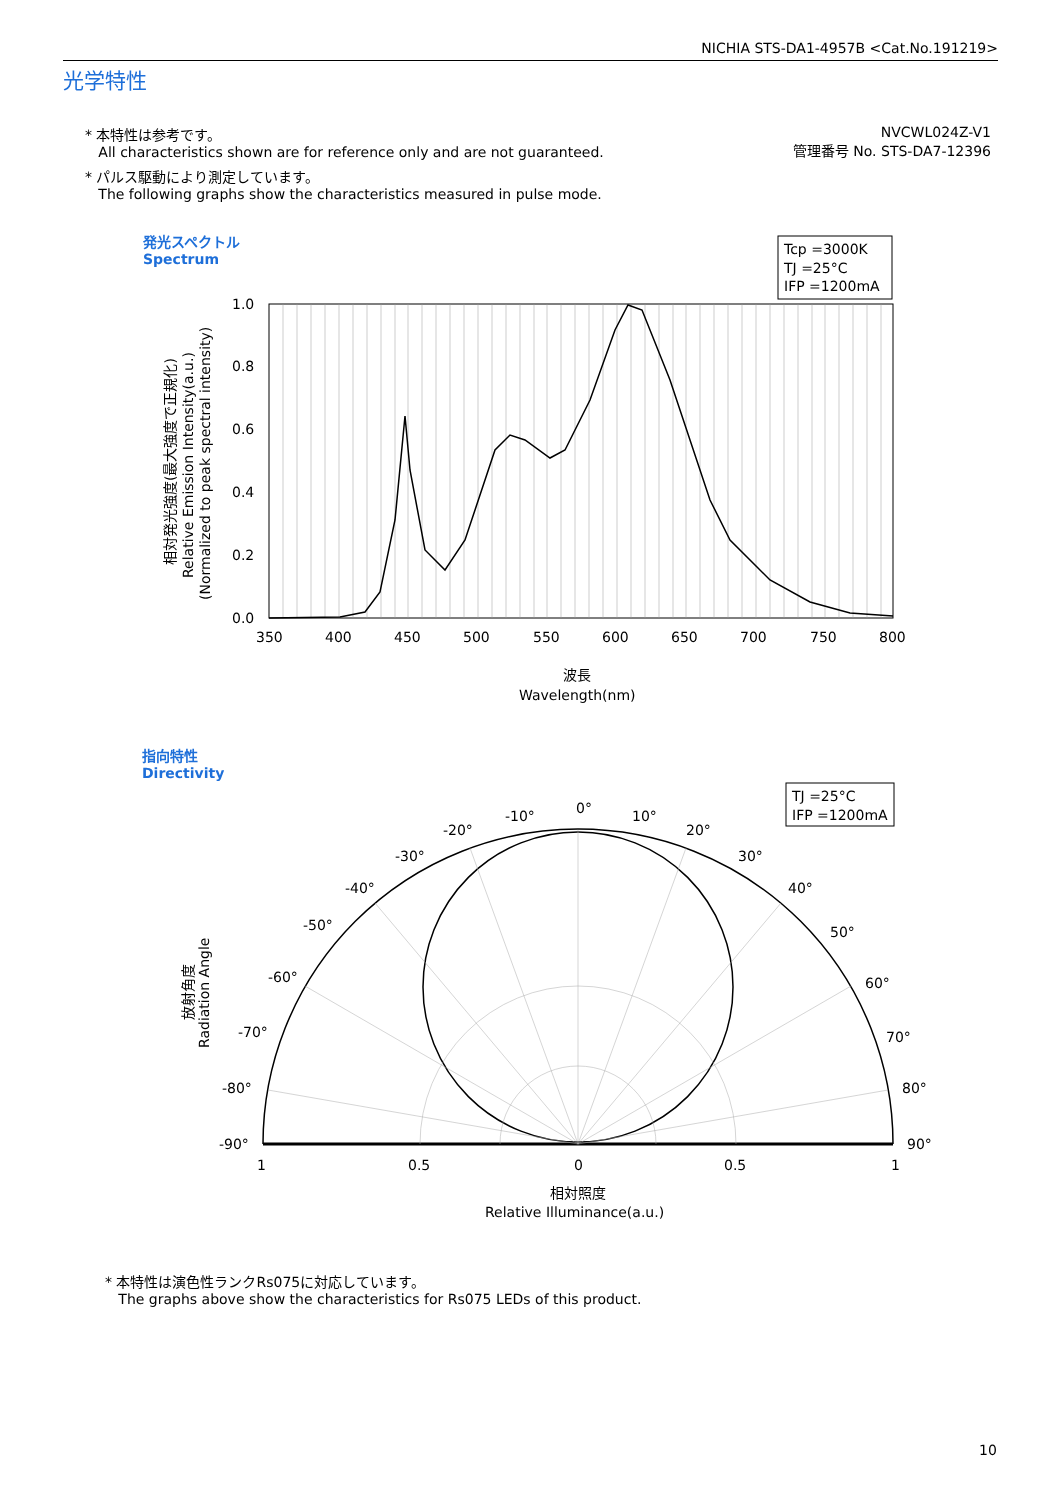NICHIA STS-DA1-4957B <Cat.No.191219>
光学特性
NVCWL024Z-V1
管理番号 No. STS-DA7-12396
* 本特性は参考です。
All characteristics shown are for reference only and are not guaranteed.
* パルス駆動により測定しています。
The following graphs show the characteristics measured in pulse mode.
発光スペクトル
Spectrum
Tcp =3000K
TJ =25°C
IFP =1200mA
1.0
0.8
0.6
0.4
0.2
0.0
350
400
450
500
550
600
650
700
750
800
波長
Wavelength(nm)
相対発光強度(最大強度で正規化)
Relative Emission Intensity(a.u.)
(Normalized to peak spectral intensity)
指向特性
Directivity
TJ =25°C
IFP =1200mA
0°
10°
20°
30°
40°
50°
60°
70°
80°
90°
-10°
-20°
-30°
-40°
-50°
-60°
-70°
-80°
-90°
1
0.5
0
0.5
1
相対照度
Relative Illuminance(a.u.)
放射角度
Radiation Angle
* 本特性は演色性ランクRs075に対応しています。
The graphs above show the characteristics for Rs075 LEDs of this product.
10